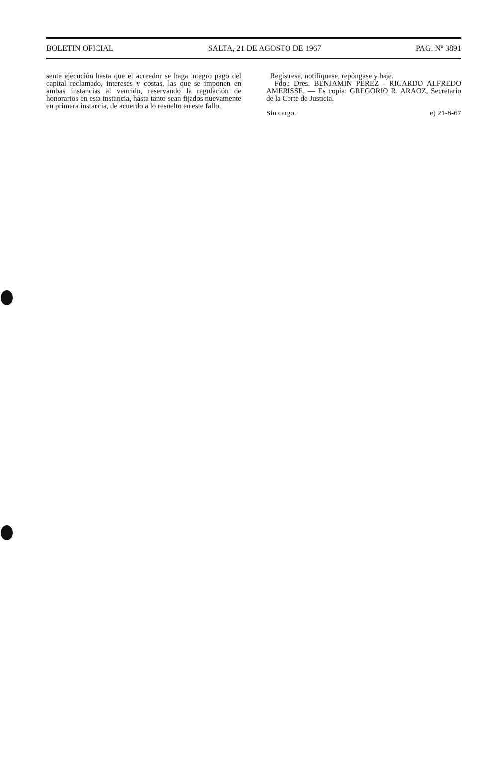BOLETIN OFICIAL SALTA, 21 DE AGOSTO DE 1967 PAG. Nº 3891
sente ejecución hasta que el acreedor se haga íntegro pago del capital reclamado, intereses y costas, las que se imponen en ambas instancias al vencido, reservando la regulación de honorarios en esta instancia, hasta tanto sean fijados nuevamente en primera instancia, de acuerdo a lo resuelto en este fallo.
Regístrese, notifíquese, repóngase y baje.
Fdo.: Dres. BENJAMIN PEREZ - RICARDO ALFREDO AMERISSE. — Es copia: GREGORIO R. ARAOZ, Secretario de la Corte de Justicia.
Sin cargo. e) 21-8-67